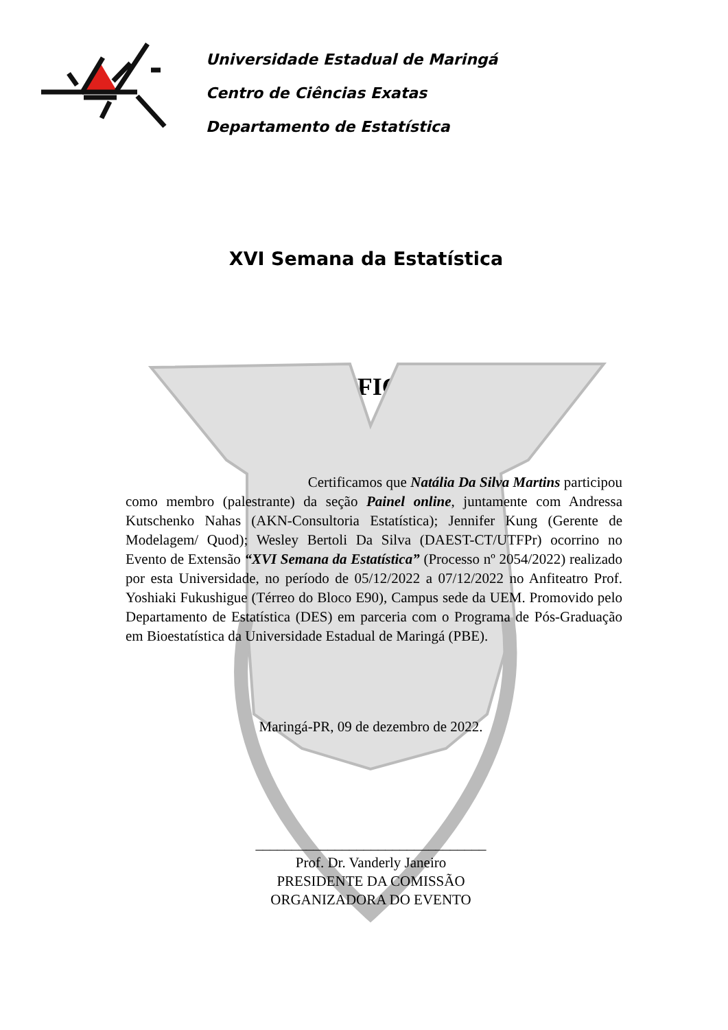Universidade Estadual de Maringá
Centro de Ciências Exatas
Departamento de Estatística
XVI Semana da Estatística
CERTIFICADO
Certificamos que Natália Da Silva Martins participou como membro (palestrante) da seção Painel online, juntamente com Andressa Kutschenko Nahas (AKN-Consultoria Estatística); Jennifer Kung (Gerente de Modelagem/ Quod); Wesley Bertoli Da Silva (DAEST-CT/UTFPr) ocorrino no Evento de Extensão “XVI Semana da Estatística” (Processo nº 2054/2022) realizado por esta Universidade, no período de 05/12/2022 a 07/12/2022 no Anfiteatro Prof. Yoshiaki Fukushigue (Térreo do Bloco E90), Campus sede da UEM. Promovido pelo Departamento de Estatística (DES) em parceria com o Programa de Pós-Graduação em Bioestatística da Universidade Estadual de Maringá (PBE).
Maringá-PR, 09 de dezembro de 2022.
________________________________
Prof. Dr. Vanderly Janeiro
PRESIDENTE DA COMISSÃO
ORGANIZADORA DO EVENTO